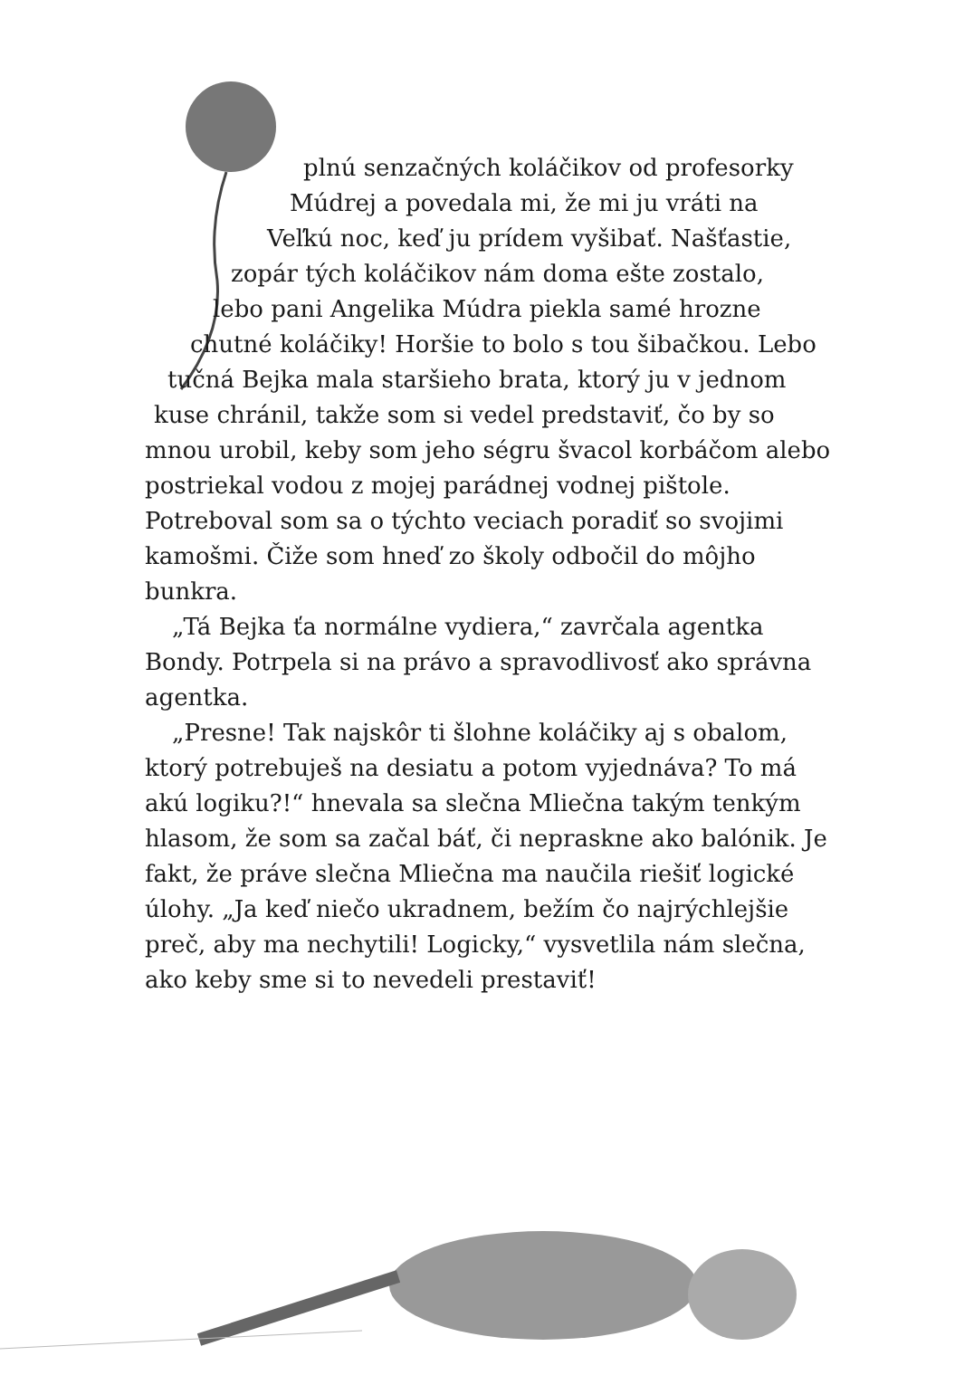plnú senzačných koláčikov od profesorky
Múdrej a povedala mi, že mi ju vráti na
Veľkú noc, keď ju prídem vyšibať. Našťastie,
zopár tých koláčikov nám doma ešte zostalo,
lebo pani Angelika Múdra piekla samé hrozne
chutné koláčiky! Horšie to bolo s tou šibačkou. Lebo
tučná Bejka mala staršieho brata, ktorý ju v jednom
kuse chránil, takže som si vedel predstaviť, čo by so
mnou urobil, keby som jeho ségru švacol korbáčom alebo postriekal vodou z mojej parádnej vodnej pištole. Potreboval som sa o týchto veciach poradiť so svojimi kamošmi. Čiže som hneď zo školy odbočil do môjho bunkra.
„Tá Bejka ťa normálne vydiera,“ zavrčala agentka Bondy. Potrpela si na právo a spravodlivosť ako správna agentka.
„Presne! Tak najskôr ti šlohne koláčiky aj s obalom, ktorý potrebuješ na desiatu a potom vyjednáva? To má akú logiku?!“ hnevala sa slečna Mliečna takým tenkým hlasom, že som sa začal báť, či nepraskne ako balónik. Je fakt, že práve slečna Mliečna ma naučila riešiť logické úlohy. „Ja keď niečo ukradnem, bežím čo najrýchlejšie preč, aby ma nechytili! Logicky,“ vysvetlila nám slečna, ako keby sme si to nevedeli prestaviť!